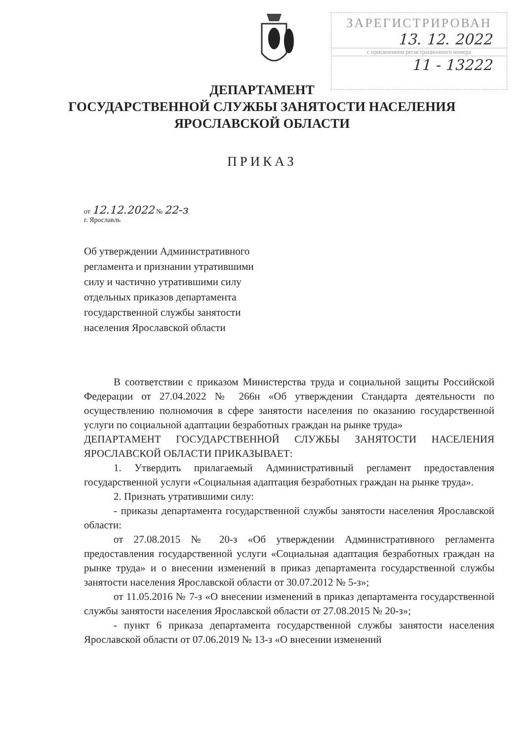ЗАРЕГИСТРИРОВАН
13. 12. 2022
с присвоением регистрационного номера
11 - 13222
ДЕПАРТАМЕНТ
ГОСУДАРСТВЕННОЙ СЛУЖБЫ ЗАНЯТОСТИ НАСЕЛЕНИЯ
ЯРОСЛАВСКОЙ ОБЛАСТИ
ПРИКАЗ
от 12.12.2022 № 22-з
г. Ярославль
Об утверждении Административного регламента и признании утратившими силу и частично утратившими силу отдельных приказов департамента государственной службы занятости населения Ярославской области
В соответствии с приказом Министерства труда и социальной защиты Российской Федерации от 27.04.2022 № 266н «Об утверждении Стандарта деятельности по осуществлению полномочия в сфере занятости населения по оказанию государственной услуги по социальной адаптации безработных граждан на рынке труда»
ДЕПАРТАМЕНТ ГОСУДАРСТВЕННОЙ СЛУЖБЫ ЗАНЯТОСТИ НАСЕЛЕНИЯ ЯРОСЛАВСКОЙ ОБЛАСТИ ПРИКАЗЫВАЕТ:
1. Утвердить прилагаемый Административный регламент предоставления государственной услуги «Социальная адаптация безработных граждан на рынке труда».
2. Признать утратившими силу:
- приказы департамента государственной службы занятости населения Ярославской области:
от 27.08.2015 № 20-з «Об утверждении Административного регламента предоставления государственной услуги «Социальная адаптация безработных граждан на рынке труда» и о внесении изменений в приказ департамента государственной службы занятости населения Ярославской области от 30.07.2012 № 5-з»;
от 11.05.2016 № 7-з «О внесении изменений в приказ департамента государственной службы занятости населения Ярославской области от 27.08.2015 № 20-з»;
- пункт 6 приказа департамента государственной службы занятости населения Ярославской области от 07.06.2019 № 13-з «О внесении изменений